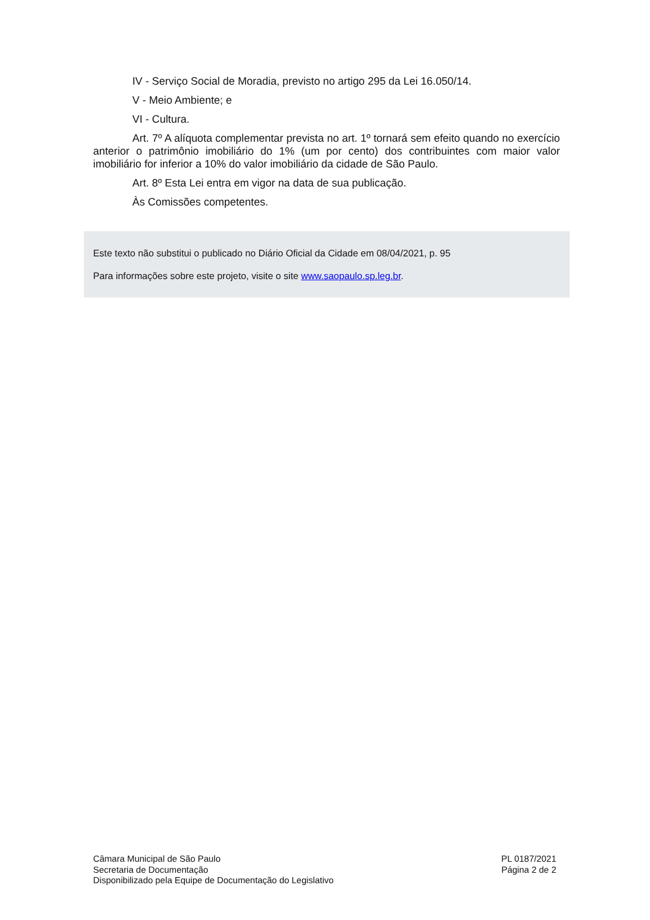IV - Serviço Social de Moradia, previsto no artigo 295 da Lei 16.050/14.
V - Meio Ambiente; e
VI - Cultura.
Art. 7º A alíquota complementar prevista no art. 1º tornará sem efeito quando no exercício anterior o patrimônio imobiliário do 1% (um por cento) dos contribuintes com maior valor imobiliário for inferior a 10% do valor imobiliário da cidade de São Paulo.
Art. 8º Esta Lei entra em vigor na data de sua publicação.
Às Comissões competentes.
Este texto não substitui o publicado no Diário Oficial da Cidade em 08/04/2021, p. 95
Para informações sobre este projeto, visite o site www.saopaulo.sp.leg.br.
Câmara Municipal de São Paulo
Secretaria de Documentação
Disponibilizado pela Equipe de Documentação do Legislativo
PL 0187/2021
Página 2 de 2